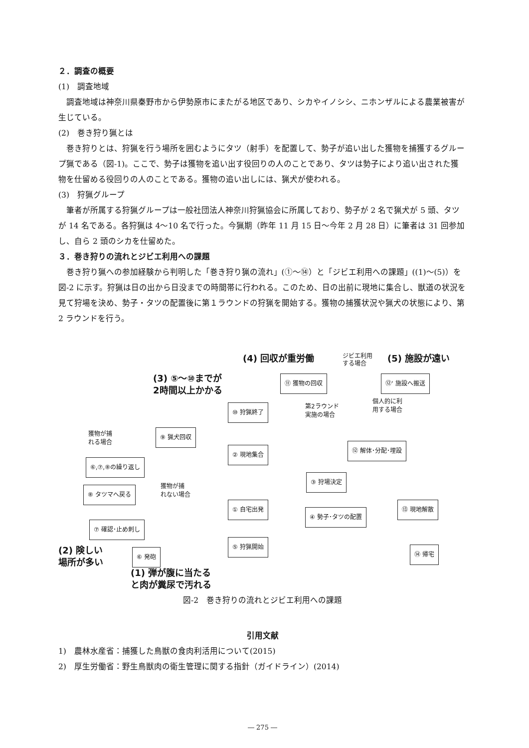２．調査の概要
(1)　調査地域
調査地域は神奈川県秦野市から伊勢原市にまたがる地区であり、シカやイノシシ、ニホンザルによる農業被害が生じている。
(2)　巻き狩り猟とは
巻き狩りとは、狩猟を行う場所を囲むようにタツ（射手）を配置して、勢子が追い出した獲物を捕獲するグループ猟である（図-1)。ここで、勢子は獲物を追い出す役回りの人のことであり、タツは勢子により追い出された獲物を仕留める役回りの人のことである。獲物の追い出しには、猟犬が使われる。
(3)　狩猟グループ
筆者が所属する狩猟グループは一般社団法人神奈川狩猟協会に所属しており、勢子が 2 名で猟犬が 5 頭、タツが 14 名である。各狩猟は 4～10 名で行った。今猟期（昨年 11 月 15 日～今年 2 月 28 日）に筆者は 31 回参加し、自ら 2 頭のシカを仕留めた。
３．巻き狩りの流れとジビエ利用への課題
巻き狩り猟への参加経験から判明した「巻き狩り猟の流れ」(①～⑭）と「ジビエ利用への課題」((1)～(5)）を図-2 に示す。狩猟は日の出から日没までの時間帯に行われる。このため、日の出前に現地に集合し、獣道の状況を見て狩場を決め、勢子・タツの配置後に第１ラウンドの狩猟を開始する。獲物の捕獲状況や猟犬の状態により、第 2 ラウンドを行う。
(4) 回収が重労働
ジビエ利用
する場合
(5) 施設が遠い
(3) ⑤～⑩までが
2時間以上かかる
⑪ 獲物の回収 ⑫‘ 施設へ搬送
⑩ 狩猟終了
第2ラウンド
実施の場合
個人的に利
用する場合
獲物が捕
れる場合
⑨ 猟犬回収
② 現地集合
⑫ 解体･分配･埋設
⑥,⑦,⑧の繰り返し
③ 狩場決定
⑧ タツマへ戻る
獲物が捕
れない場合
① 自宅出発
④ 勢子･タツの配置
⑬ 現地解散
⑦ 確認･止め刺し
⑤ 狩猟開始
⑥ 発砲 ⑭ 帰宅
(2) 険しい
場所が多い
(1) 弾が腹に当たる
と肉が糞尿で汚れる
図-2　巻き狩りの流れとジビエ利用への課題
引用文献
1)　農林水産省：捕獲した鳥獣の食肉利活用について(2015)
2)　厚生労働省：野生鳥獣肉の衛生管理に関する指針（ガイドライン）(2014)
― 275 ―